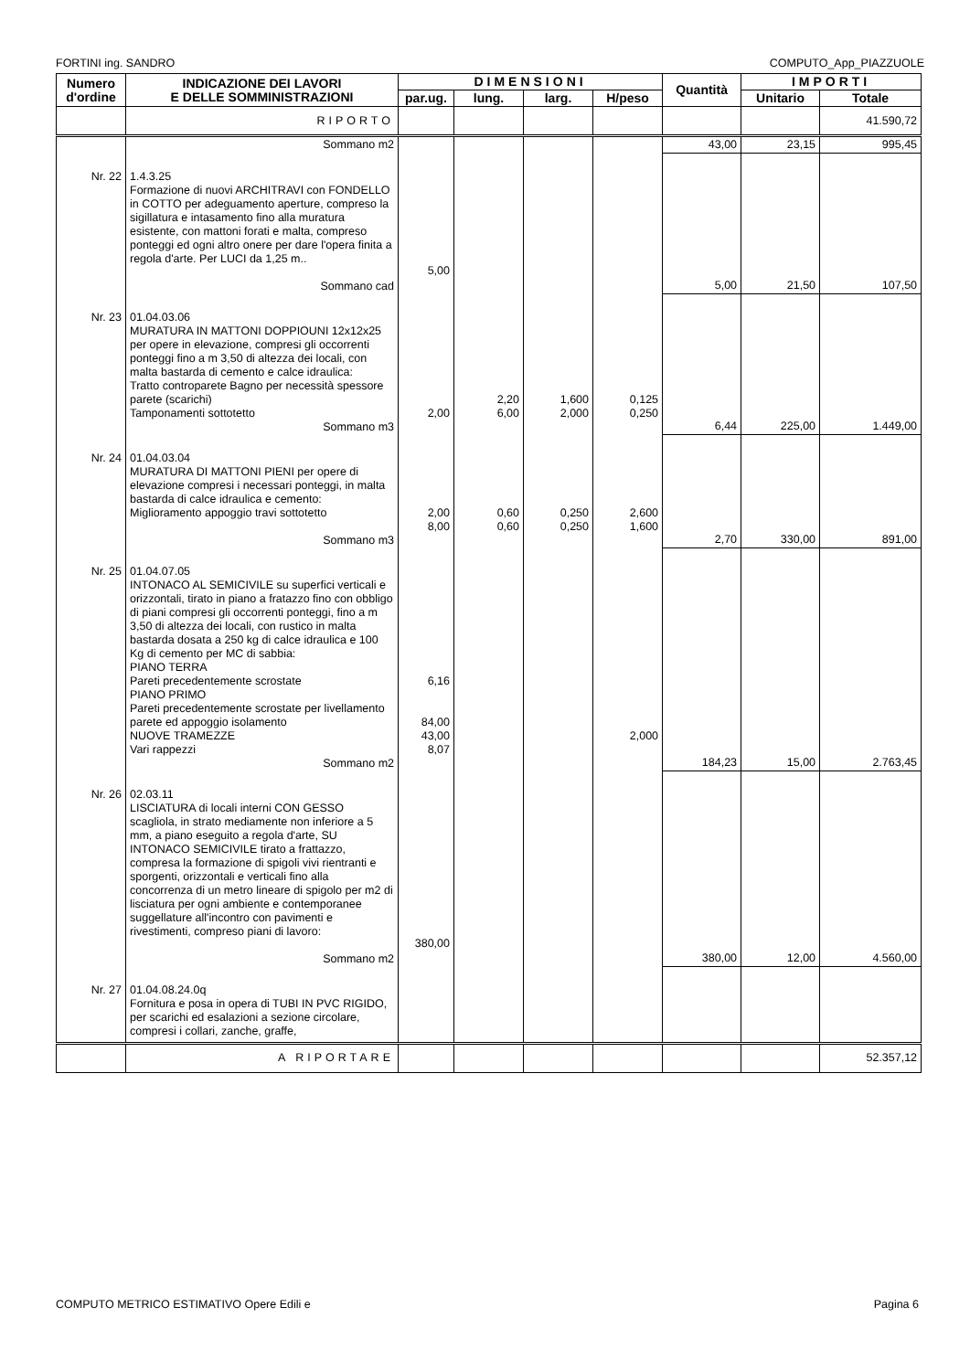FORTINI ing. SANDRO COMPUTO_App_PIAZZUOLE
| Numero d'ordine | INDICAZIONE DEI LAVORI E DELLE SOMMINISTRAZIONI | DIMENSIONI | | | | Quantità | IMPORTI | |
| --- | --- | --- | --- | --- | --- | --- | --- | --- |
| | | par.ug. | lung. | larg. | H/peso | | Unitario | Totale |
| | RIPORTO | | | | | | | 41.590,72 |
| | Sommano m2 | | | | | 43,00 | 23,15 | 995,45 |
| Nr. 22 | 1.4.3.25 Formazione di nuovi ARCHITRAVI con FONDELLO in COTTO per adeguamento aperture, compreso la sigillatura e intasamento fino alla muratura esistente, con mattoni forati e malta, compreso ponteggi ed ogni altro onere per dare l'opera finita a regola d'arte. Per LUCI da 1,25 m.. Sommano cad | 5,00 | | | | 5,00 | 21,50 | 107,50 |
| Nr. 23 | 01.04.03.06 MURATURA IN MATTONI DOPPIOUNI 12x12x25 per opere in elevazione, compresi gli occorrenti ponteggi fino a m 3,50 di altezza dei locali, con malta bastarda di cemento e calce idraulica: Tratto controparete Bagno per necessità spessore parete (scarichi) Tamponamenti sottotetto Sommano m3 | 2,00 | 2,20 6,00 | 1,600 2,000 | 0,125 0,250 | 6,44 | 225,00 | 1.449,00 |
| Nr. 24 | 01.04.03.04 MURATURA DI MATTONI PIENI per opere di elevazione compresi i necessari ponteggi, in malta bastarda di calce idraulica e cemento: Miglioramento appoggio travi sottotetto Sommano m3 | 2,00 8,00 | 0,60 0,60 | 0,250 0,250 | 2,600 1,600 | 2,70 | 330,00 | 891,00 |
| Nr. 25 | 01.04.07.05 INTONACO AL SEMICIVILE su superfici verticali e orizzontali, tirato in piano a fratazzo fino con obbligo di piani compresi gli occorrenti ponteggi, fino a m 3,50 di altezza dei locali, con rustico in malta bastarda dosata a 250 kg di calce idraulica e 100 Kg di cemento per MC di sabbia: PIANO TERRA Pareti precedentemente scrostate PIANO PRIMO Pareti precedentemente scrostate per livellamento parete ed appoggio isolamento NUOVE TRAMEZZE Vari rappezzi Sommano m2 | 6,16 84,00 43,00 8,07 | | | 2,000 | 184,23 | 15,00 | 2.763,45 |
| Nr. 26 | 02.03.11 LISCIATURA di locali interni CON GESSO scagliola, in strato mediamente non inferiore a 5 mm, a piano eseguito a regola d'arte, SU INTONACO SEMICIVILE tirato a frattazzo, compresa la formazione di spigoli vivi rientranti e sporgenti, orizzontali e verticali fino alla concorrenza di un metro lineare di spigolo per m2 di lisciatura per ogni ambiente e contemporanee suggellature all'incontro con pavimenti e rivestimenti, compreso piani di lavoro: Sommano m2 | 380,00 | | | | 380,00 | 12,00 | 4.560,00 |
| Nr. 27 | 01.04.08.24.0q Fornitura e posa in opera di TUBI IN PVC RIGIDO, per scarichi ed esalazioni a sezione circolare, compresi i collari, zanche, graffe, | | | | | | | |
| | A RIPORTARE | | | | | | | 52.357,12 |
COMPUTO METRICO ESTIMATIVO Opere Edili e Pagina 6